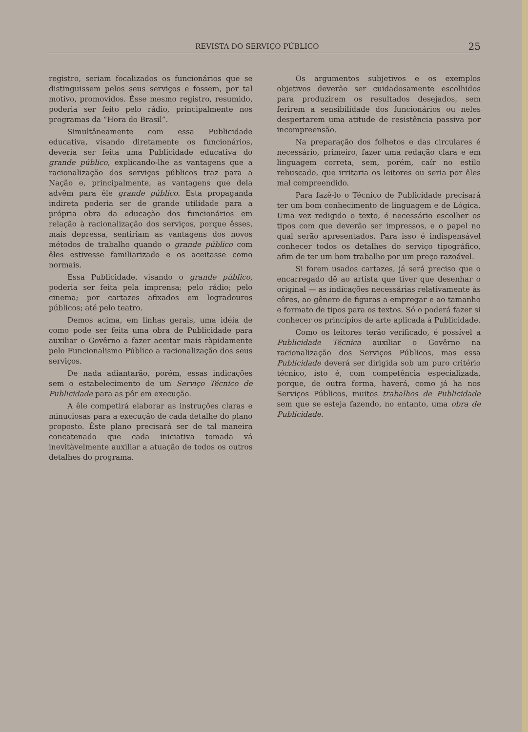REVISTA DO SERVIÇO PÚBLICO 25
registro, seriam focalizados os funcionários que se distinguissem pelos seus serviços e fossem, por tal motivo, promovidos. Êsse mesmo registro, resumido, poderia ser feito pelo rádio, principalmente nos programas da “Hora do Brasil”.
Simultâneamente com essa Publicidade educativa, visando diretamente os funcionários, deveria ser feita uma Publicidade educativa do grande público, explicando-lhe as vantagens que a racionalização dos serviços públicos traz para a Nação e, principalmente, as vantagens que dela advêm para êle grande público. Esta propaganda indireta poderia ser de grande utilidade para a própria obra da educação dos funcionários em relação à racionalização dos serviços, porque êsses, mais depressa, sentiriam as vantagens dos novos métodos de trabalho quando o grande público com êles estivesse familiarizado e os aceitasse como normais.
Essa Publicidade, visando o grande público, poderia ser feita pela imprensa; pelo rádio; pelo cinema; por cartazes afixados em logradouros públicos; até pelo teatro.
Demos acima, em linhas gerais, uma idéia de como pode ser feita uma obra de Publicidade para auxiliar o Govêrno a fazer aceitar mais ràpidamente pelo Funcionalismo Público a racionalização dos seus serviços.
De nada adiantarão, porém, essas indicações sem o estabelecimento de um Serviço Técnico de Publicidade para as pôr em execução.
A êle competirá elaborar as instruções claras e minuciosas para a execução de cada detalhe do plano proposto. Êste plano precisará ser de tal maneira concatenado que cada iniciativa tomada vá inevitàvelmente auxiliar a atuação de todos os outros detalhes do programa.
Os argumentos subjetivos e os exemplos objetivos deverão ser cuidadosamente escolhidos para produzirem os resultados desejados, sem ferirem a sensibilidade dos funcionários ou neles despertarem uma atitude de resistência passiva por incompreensão.
Na preparação dos folhetos e das circulares é necessário, primeiro, fazer uma redação clara e em linguagem correta, sem, porém, caír no estilo rebuscado, que irritaria os leitores ou seria por êles mal compreendido.
Para fazê-lo o Técnico de Publicidade precisará ter um bom conhecimento de linguagem e de Lógica. Uma vez redigido o texto, é necessário escolher os tipos com que deverão ser impressos, e o papel no qual serão apresentados. Para isso é indispensável conhecer todos os detalhes do serviço tipográfico, afim de ter um bom trabalho por um preço razoável.
Si forem usados cartazes, já será preciso que o encarregado dê ao artista que tiver que desenhar o original — as indicações necessárias relativamente às côres, ao gênero de figuras a empregar e ao tamanho e formato de tipos para os textos. Só o poderá fazer si conhecer os princípios de arte aplicada à Publicidade.
Como os leitores terão verificado, é possível a Publicidade Técnica auxiliar o Govêrno na racionalização dos Serviços Públicos, mas essa Publicidade deverá ser dirigida sob um puro critério técnico, isto é, com competência especializada, porque, de outra forma, haverá, como já ha nos Serviços Públicos, muitos trabalhos de Publicidade sem que se esteja fazendo, no entanto, uma obra de Publicidade.